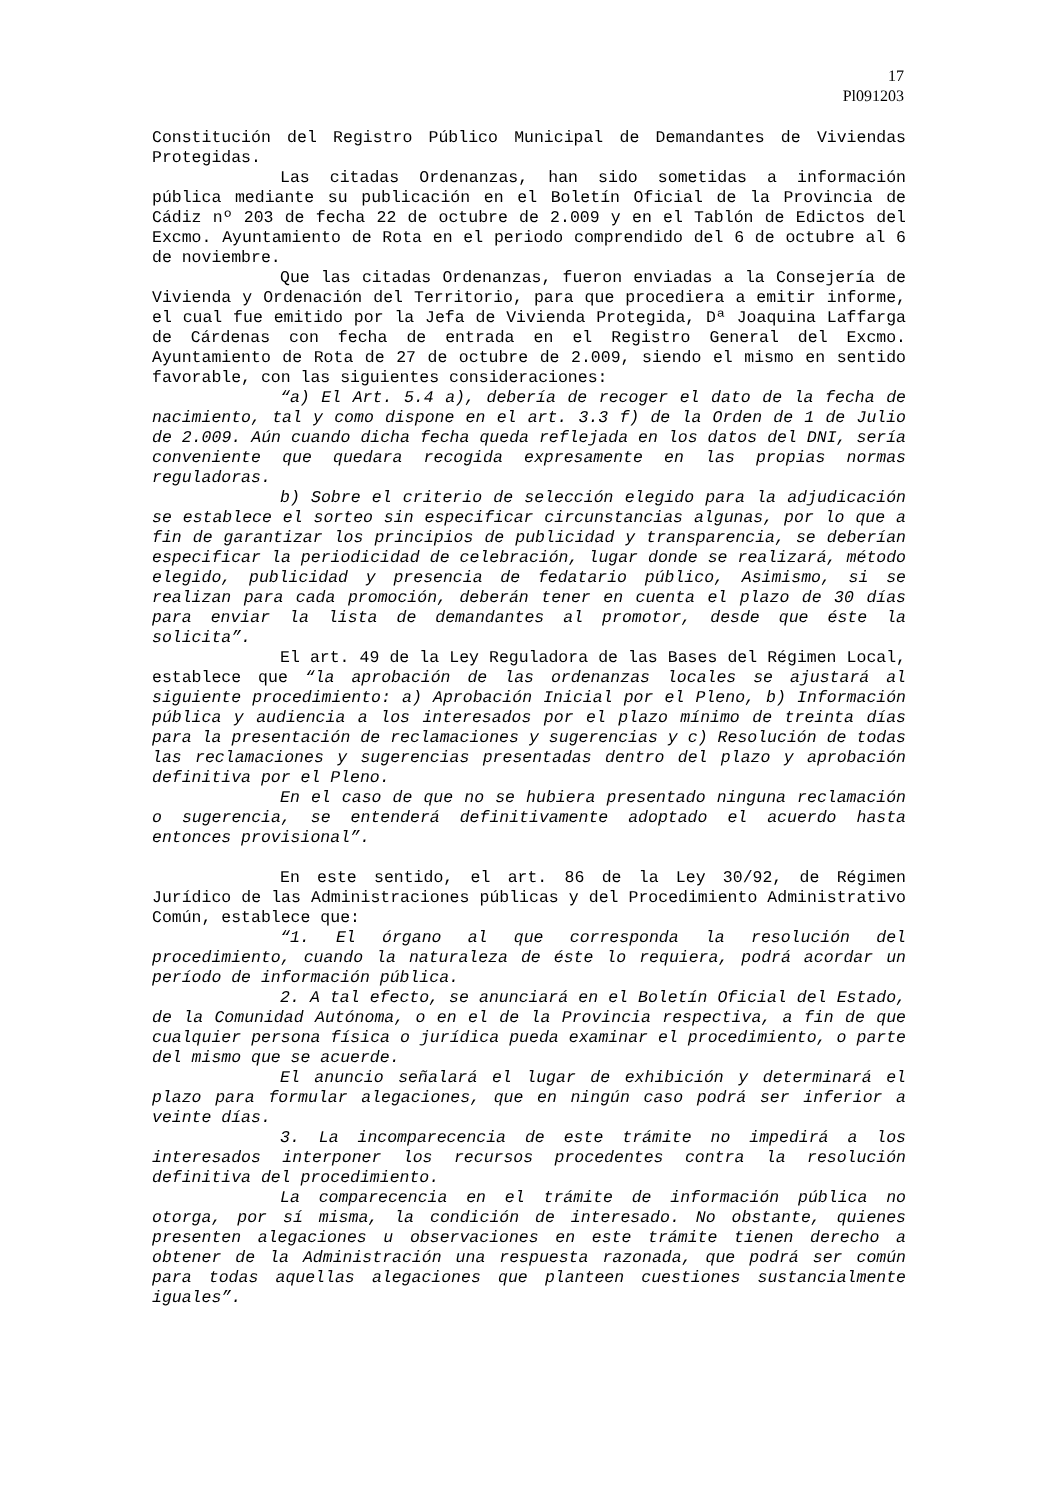17
Pl091203
Constitución del Registro Público Municipal de Demandantes de Viviendas Protegidas.
Las citadas Ordenanzas, han sido sometidas a información pública mediante su publicación en el Boletín Oficial de la Provincia de Cádiz nº 203 de fecha 22 de octubre de 2.009 y en el Tablón de Edictos del Excmo. Ayuntamiento de Rota en el periodo comprendido del 6 de octubre al 6 de noviembre.
Que las citadas Ordenanzas, fueron enviadas a la Consejería de Vivienda y Ordenación del Territorio, para que procediera a emitir informe, el cual fue emitido por la Jefa de Vivienda Protegida, Dª Joaquina Laffarga de Cárdenas con fecha de entrada en el Registro General del Excmo. Ayuntamiento de Rota de 27 de octubre de 2.009, siendo el mismo en sentido favorable, con las siguientes consideraciones:
“a) El Art. 5.4 a), debería de recoger el dato de la fecha de nacimiento, tal y como dispone en el art. 3.3 f) de la Orden de 1 de Julio de 2.009. Aún cuando dicha fecha queda reflejada en los datos del DNI, sería conveniente que quedara recogida expresamente en las propias normas reguladoras.
b) Sobre el criterio de selección elegido para la adjudicación se establece el sorteo sin especificar circunstancias algunas, por lo que a fin de garantizar los principios de publicidad y transparencia, se deberían especificar la periodicidad de celebración, lugar donde se realizará, método elegido, publicidad y presencia de fedatario público, Asimismo, si se realizan para cada promoción, deberán tener en cuenta el plazo de 30 días para enviar la lista de demandantes al promotor, desde que éste la solicita”.
El art. 49 de la Ley Reguladora de las Bases del Régimen Local, establece que “la aprobación de las ordenanzas locales se ajustará al siguiente procedimiento: a) Aprobación Inicial por el Pleno, b) Información pública y audiencia a los interesados por el plazo mínimo de treinta días para la presentación de reclamaciones y sugerencias y c) Resolución de todas las reclamaciones y sugerencias presentadas dentro del plazo y aprobación definitiva por el Pleno.
En el caso de que no se hubiera presentado ninguna reclamación o sugerencia, se entenderá definitivamente adoptado el acuerdo hasta entonces provisional”.
En este sentido, el art. 86 de la Ley 30/92, de Régimen Jurídico de las Administraciones públicas y del Procedimiento Administrativo Común, establece que:
“1. El órgano al que corresponda la resolución del procedimiento, cuando la naturaleza de éste lo requiera, podrá acordar un período de información pública.
2. A tal efecto, se anunciará en el Boletín Oficial del Estado, de la Comunidad Autónoma, o en el de la Provincia respectiva, a fin de que cualquier persona física o jurídica pueda examinar el procedimiento, o parte del mismo que se acuerde.
El anuncio señalará el lugar de exhibición y determinará el plazo para formular alegaciones, que en ningún caso podrá ser inferior a veinte días.
3. La incomparecencia de este trámite no impedirá a los interesados interponer los recursos procedentes contra la resolución definitiva del procedimiento.
La comparecencia en el trámite de información pública no otorga, por sí misma, la condición de interesado. No obstante, quienes presenten alegaciones u observaciones en este trámite tienen derecho a obtener de la Administración una respuesta razonada, que podrá ser común para todas aquellas alegaciones que planteen cuestiones sustancialmente iguales”.